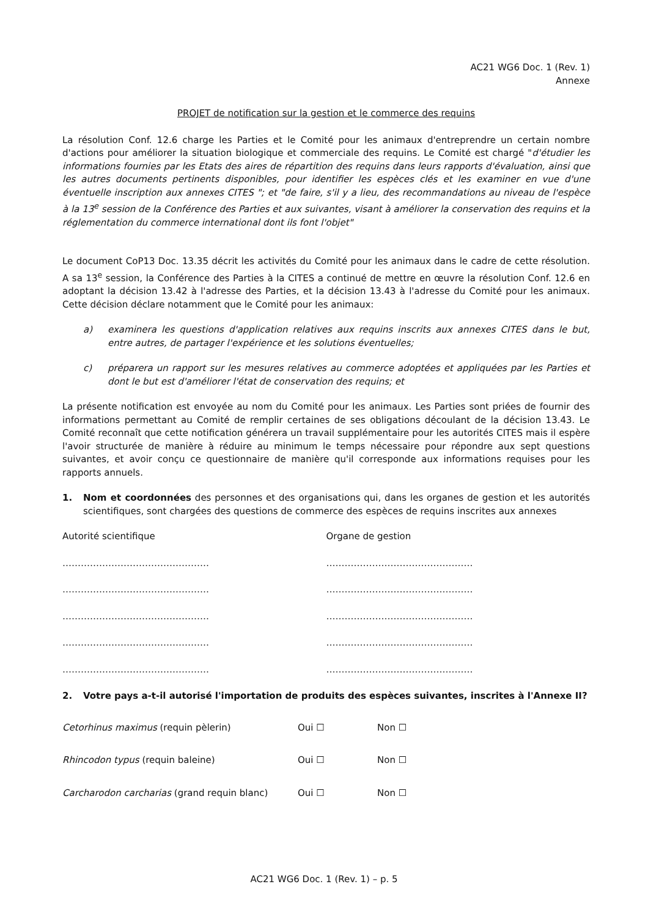AC21 WG6 Doc. 1 (Rev. 1)
Annexe
PROJET de notification sur la gestion et le commerce des requins
La résolution Conf. 12.6 charge les Parties et le Comité pour les animaux d'entreprendre un certain nombre d'actions pour améliorer la situation biologique et commerciale des requins. Le Comité est chargé "d'étudier les informations fournies par les Etats des aires de répartition des requins dans leurs rapports d'évaluation, ainsi que les autres documents pertinents disponibles, pour identifier les espèces clés et les examiner en vue d'une éventuelle inscription aux annexes CITES "; et "de faire, s'il y a lieu, des recommandations au niveau de l'espèce à la 13<sup>e</sup> session de la Conférence des Parties et aux suivantes, visant à améliorer la conservation des requins et la réglementation du commerce international dont ils font l'objet"
Le document CoP13 Doc. 13.35 décrit les activités du Comité pour les animaux dans le cadre de cette résolution. A sa 13<sup>e</sup> session, la Conférence des Parties à la CITES a continué de mettre en œuvre la résolution Conf. 12.6 en adoptant la décision 13.42 à l'adresse des Parties, et la décision 13.43 à l'adresse du Comité pour les animaux. Cette décision déclare notamment que le Comité pour les animaux:
a) examinera les questions d'application relatives aux requins inscrits aux annexes CITES dans le but, entre autres, de partager l'expérience et les solutions éventuelles;
c) préparera un rapport sur les mesures relatives au commerce adoptées et appliquées par les Parties et dont le but est d'améliorer l'état de conservation des requins; et
La présente notification est envoyée au nom du Comité pour les animaux. Les Parties sont priées de fournir des informations permettant au Comité de remplir certaines de ses obligations découlant de la décision 13.43. Le Comité reconnaît que cette notification générera un travail supplémentaire pour les autorités CITES mais il espère l'avoir structurée de manière à réduire au minimum le temps nécessaire pour répondre aux sept questions suivantes, et avoir conçu ce questionnaire de manière qu'il corresponde aux informations requises pour les rapports annuels.
1. Nom et coordonnées des personnes et des organisations qui, dans les organes de gestion et les autorités scientifiques, sont chargées des questions de commerce des espèces de requins inscrites aux annexes
Autorité scientifique Organe de gestion
………………………………………… …………………………………………
………………………………………… …………………………………………
………………………………………… …………………………………………
………………………………………… …………………………………………
………………………………………… …………………………………………
2. Votre pays a-t-il autorisé l'importation de produits des espèces suivantes, inscrites à l'Annexe II?
| Cetorhinus maximus (requin pèlerin) | Oui ☐ | Non ☐ |
| Rhincodon typus (requin baleine) | Oui ☐ | Non ☐ |
| Carcharodon carcharias (grand requin blanc) | Oui ☐ | Non ☐ |
AC21 WG6 Doc. 1 (Rev. 1) – p. 5